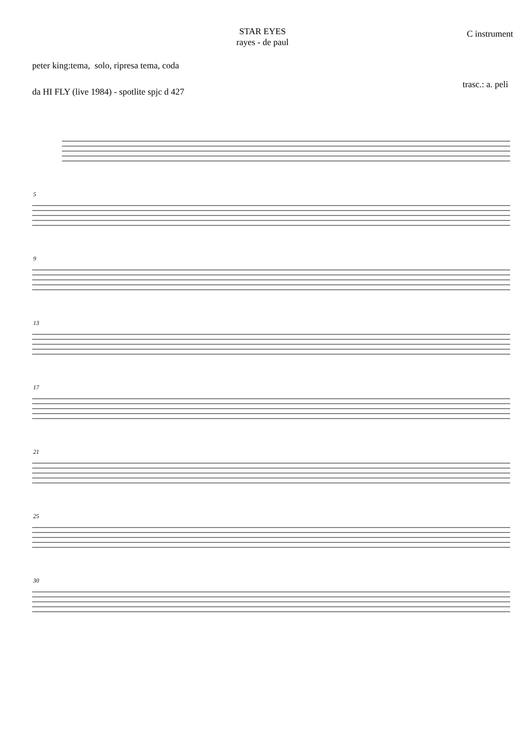STAR EYES
rayes - de paul
C instrument
peter king:tema, solo, ripresa tema, coda
da HI FLY (live 1984) - spotlite spjc d 427
trasc.: a. peli
5
9
13
17
21
25
30